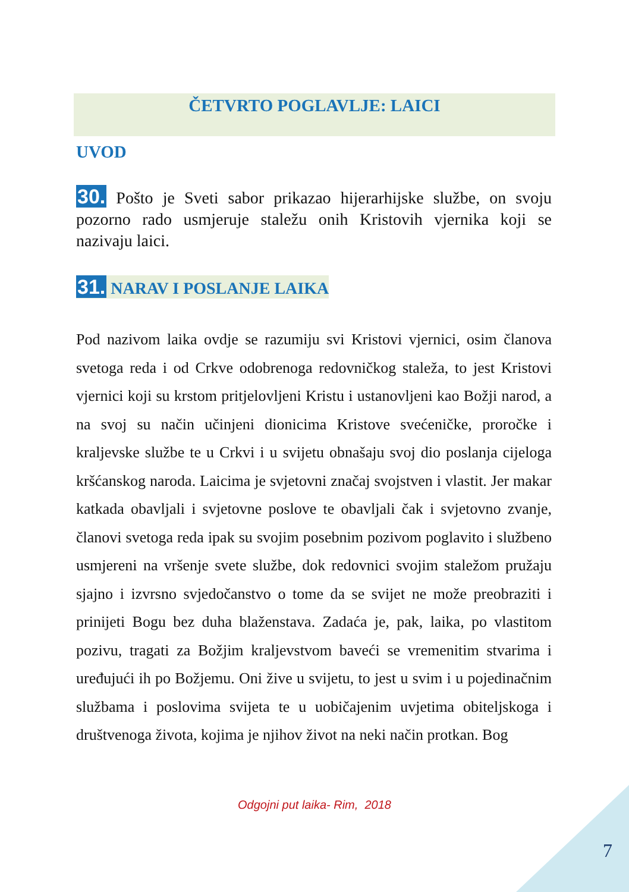ČETVRTO POGLAVLJE: LAICI
UVOD
30. Pošto je Sveti sabor prikazao hijerarhijske službe, on svoju pozorno rado usmjeruje staležu onih Kristovih vjernika koji se nazivaju laici.
31. NARAV I POSLANJE LAIKA
Pod nazivom laika ovdje se razumiju svi Kristovi vjernici, osim članova svetoga reda i od Crkve odobrenoga redovničkog staleža, to jest Kristovi vjernici koji su krstom pritjelovljeni Kristu i ustanovljeni kao Božji narod, a na svoj su način učinjeni dionicima Kristove svećeničke, proročke i kraljevske službe te u Crkvi i u svijetu obnašaju svoj dio poslanja cijeloga kršćanskog naroda. Laicima je svjetovni značaj svojstven i vlastit. Jer makar katkada obavljali i svjetovne poslove te obavljali čak i svjetovno zvanje, članovi svetoga reda ipak su svojim posebnim pozivom poglavito i službeno usmjereni na vršenje svete službe, dok redovnici svojim staležom pružaju sjajno i izvrsno svjedočanstvo o tome da se svijet ne može preobraziti i prinijeti Bogu bez duha blaženstava. Zadaća je, pak, laika, po vlastitom pozivu, tragati za Božjim kraljevstvom baveći se vremenitim stvarima i uređujući ih po Božjemu. Oni žive u svijetu, to jest u svim i u pojedinačnim službama i poslovima svijeta te u uobičajenim uvjetima obiteljskoga i društvenoga života, kojima je njihov život na neki način protkan. Bog
Odgojni put laika- Rim, 2018
7